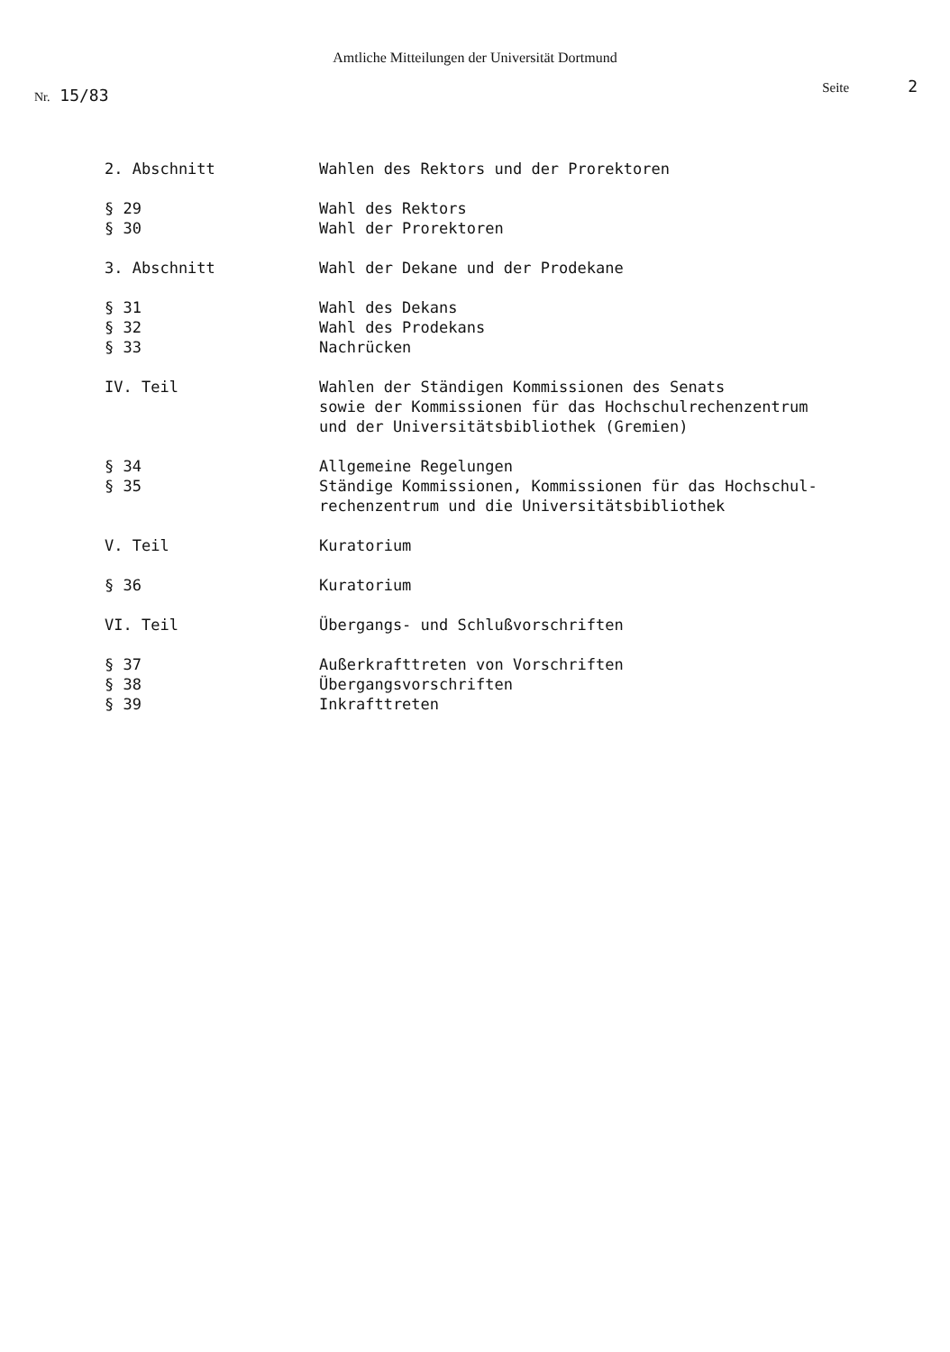Amtliche Mitteilungen der Universität Dortmund
Nr. 15/83
Seite 2
2. Abschnitt Wahlen des Rektors und der Prorektoren
§ 29
§ 30
Wahl des Rektors
Wahl der Prorektoren
3. Abschnitt Wahl der Dekane und der Prodekane
§ 31
§ 32
§ 33
Wahl des Dekans
Wahl des Prodekans
Nachrücken
IV. Teil Wahlen der Ständigen Kommissionen des Senats
sowie der Kommissionen für das Hochschulrechenzentrum
und der Universitätsbibliothek (Gremien)
§ 34
§ 35
Allgemeine Regelungen
Ständige Kommissionen, Kommissionen für das Hochschul-
rechenzentrum und die Universitätsbibliothek
V. Teil Kuratorium
§ 36 Kuratorium
VI. Teil Übergangs- und Schlußvorschriften
§ 37
§ 38
§ 39
Außerkrafttreten von Vorschriften
Übergangsvorschriften
Inkrafttreten